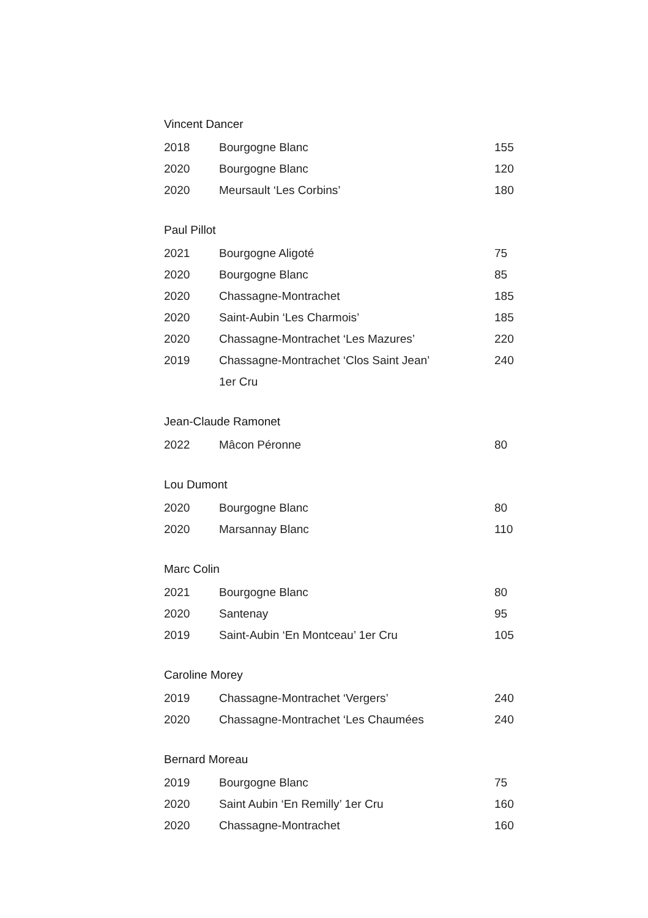Vincent Dancer
| 2018 | Bourgogne Blanc | 155 |
| 2020 | Bourgogne Blanc | 120 |
| 2020 | Meursault ‘Les Corbins’ | 180 |
Paul Pillot
| 2021 | Bourgogne Aligoté | 75 |
| 2020 | Bourgogne Blanc | 85 |
| 2020 | Chassagne-Montrachet | 185 |
| 2020 | Saint-Aubin ‘Les Charmois’ | 185 |
| 2020 | Chassagne-Montrachet ‘Les Mazures’ | 220 |
| 2019 | Chassagne-Montrachet ‘Clos Saint Jean’ 1er Cru | 240 |
Jean-Claude Ramonet
| 2022 | Mâcon Péronne | 80 |
Lou Dumont
| 2020 | Bourgogne Blanc | 80 |
| 2020 | Marsannay Blanc | 110 |
Marc Colin
| 2021 | Bourgogne Blanc | 80 |
| 2020 | Santenay | 95 |
| 2019 | Saint-Aubin ‘En Montceau’ 1er Cru | 105 |
Caroline Morey
| 2019 | Chassagne-Montrachet ‘Vergers’ | 240 |
| 2020 | Chassagne-Montrachet ‘Les Chaumées | 240 |
Bernard Moreau
| 2019 | Bourgogne Blanc | 75 |
| 2020 | Saint Aubin ‘En Remilly’ 1er Cru | 160 |
| 2020 | Chassagne-Montrachet | 160 |